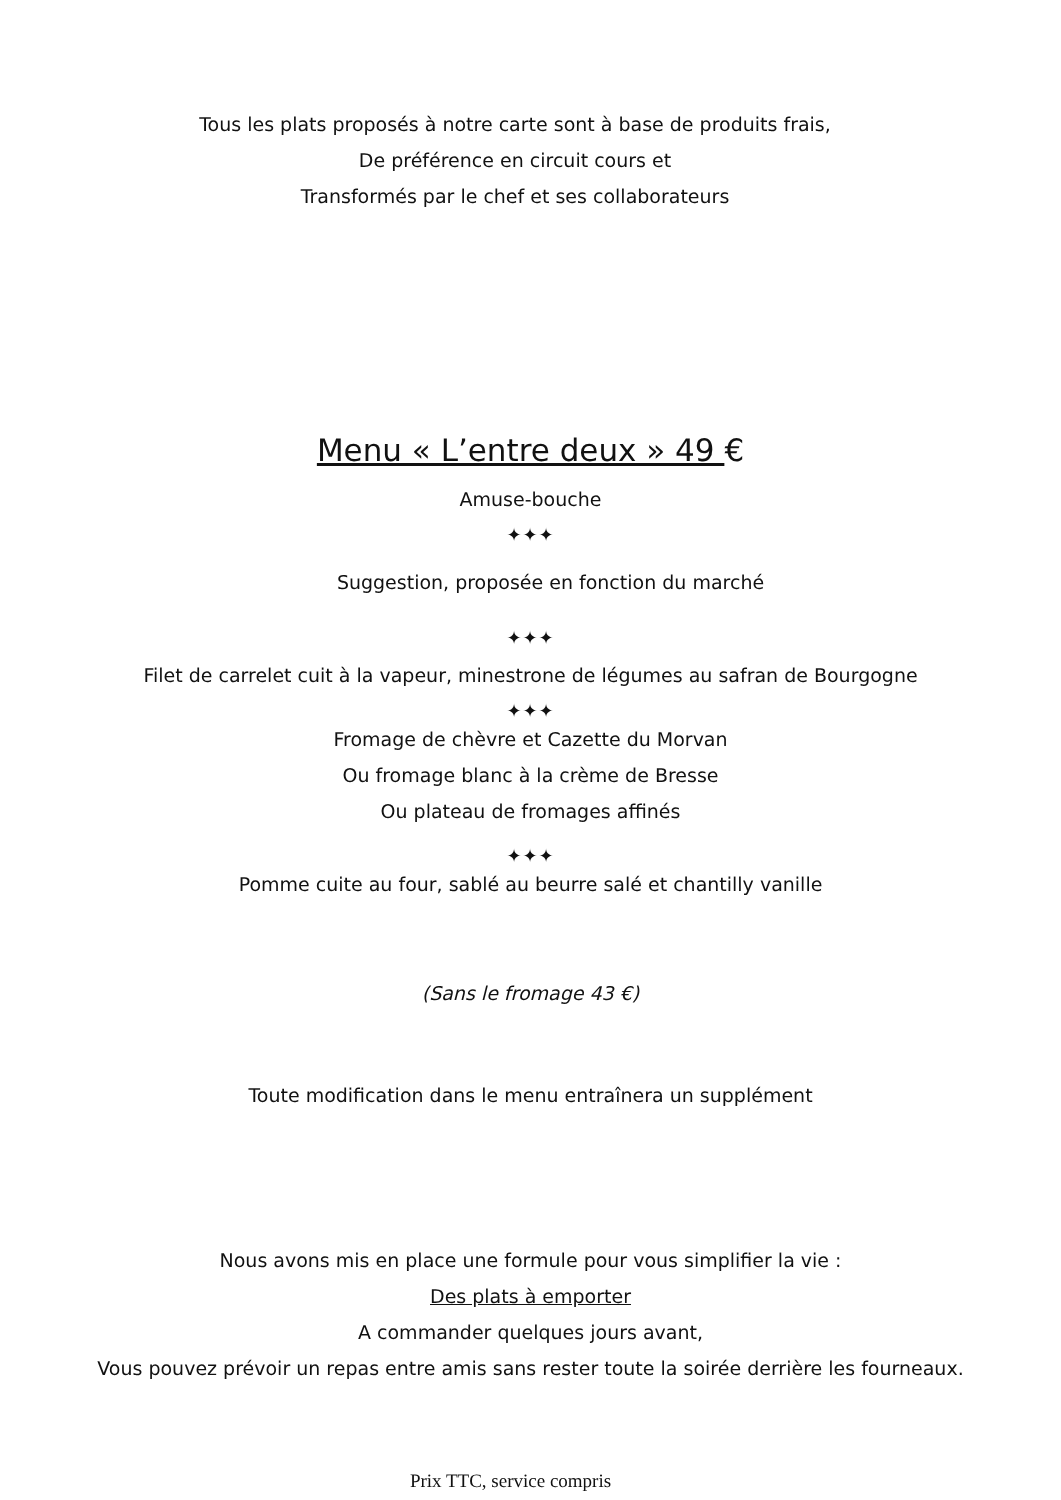Tous les plats proposés à notre carte sont à base de produits frais,
De préférence en circuit cours et
Transformés par le chef et ses collaborateurs
Menu « L’entre deux » 49 €
Amuse-bouche
✦✦✦
Suggestion, proposée en fonction du marché
✦✦✦
Filet de carrelet cuit à la vapeur, minestrone de légumes au safran de Bourgogne
✦✦✦
Fromage de chèvre et Cazette du Morvan
Ou fromage blanc à la crème de Bresse
Ou plateau de fromages affinés
✦✦✦
Pomme cuite au four, sablé au beurre salé et chantilly vanille
(Sans le fromage 43 €)
Toute modification dans le menu entraînera un supplément
Nous avons mis en place une formule pour vous simplifier la vie :
Des plats à emporter
A commander quelques jours avant,
Vous pouvez prévoir un repas entre amis sans rester toute la soirée derrière les fourneaux.
Prix TTC, service compris